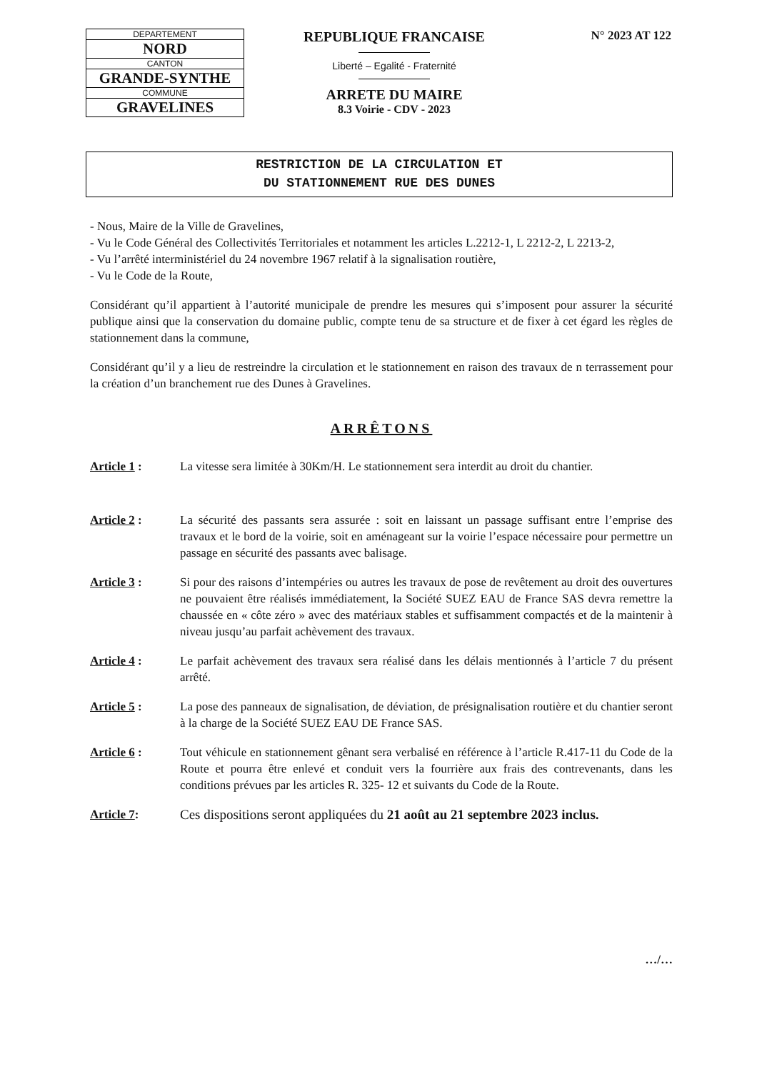| DEPARTEMENT |
| NORD |
| CANTON |
| GRANDE-SYNTHE |
| COMMUNE |
| GRAVELINES |
REPUBLIQUE FRANCAISE
Liberté – Egalité - Fraternité
ARRETE DU MAIRE
8.3 Voirie - CDV - 2023
N° 2023 AT 122
RESTRICTION DE LA CIRCULATION ET
DU STATIONNEMENT RUE DES DUNES
- Nous, Maire de la Ville de Gravelines,
- Vu le Code Général des Collectivités Territoriales et notamment les articles L.2212-1, L 2212-2, L 2213-2,
- Vu l’arrêté interministériel du 24 novembre 1967 relatif à la signalisation routière,
- Vu le Code de la Route,
Considérant qu’il appartient à l’autorité municipale de prendre les mesures qui s’imposent pour assurer la sécurité publique ainsi que la conservation du domaine public, compte tenu de sa structure et de fixer à cet égard les règles de stationnement dans la commune,
Considérant qu’il y a lieu de restreindre la circulation et le stationnement en raison des travaux de n terrassement pour la création d’un branchement rue des Dunes à Gravelines.
ARRÊTONS
Article 1 : La vitesse sera limitée à 30Km/H. Le stationnement sera interdit au droit du chantier.
Article 2 : La sécurité des passants sera assurée : soit en laissant un passage suffisant entre l’emprise des travaux et le bord de la voirie, soit en aménageant sur la voirie l’espace nécessaire pour permettre un passage en sécurité des passants avec balisage.
Article 3 : Si pour des raisons d’intempéries ou autres les travaux de pose de revêtement au droit des ouvertures ne pouvaient être réalisés immédiatement, la Société SUEZ EAU de France SAS devra remettre la chaussée en « côte zéro » avec des matériaux stables et suffisamment compactés et de la maintenir à niveau jusqu’au parfait achèvement des travaux.
Article 4 : Le parfait achèvement des travaux sera réalisé dans les délais mentionnés à l’article 7 du présent arrêté.
Article 5 : La pose des panneaux de signalisation, de déviation, de présignalisation routière et du chantier seront à la charge de la Société SUEZ EAU DE France SAS.
Article 6 : Tout véhicule en stationnement gênant sera verbalisé en référence à l’article R.417-11 du Code de la Route et pourra être enlevé et conduit vers la fourrière aux frais des contrevenants, dans les conditions prévues par les articles R. 325- 12 et suivants du Code de la Route.
Article 7: Ces dispositions seront appliquées du 21 août au 21 septembre 2023 inclus.
…/…